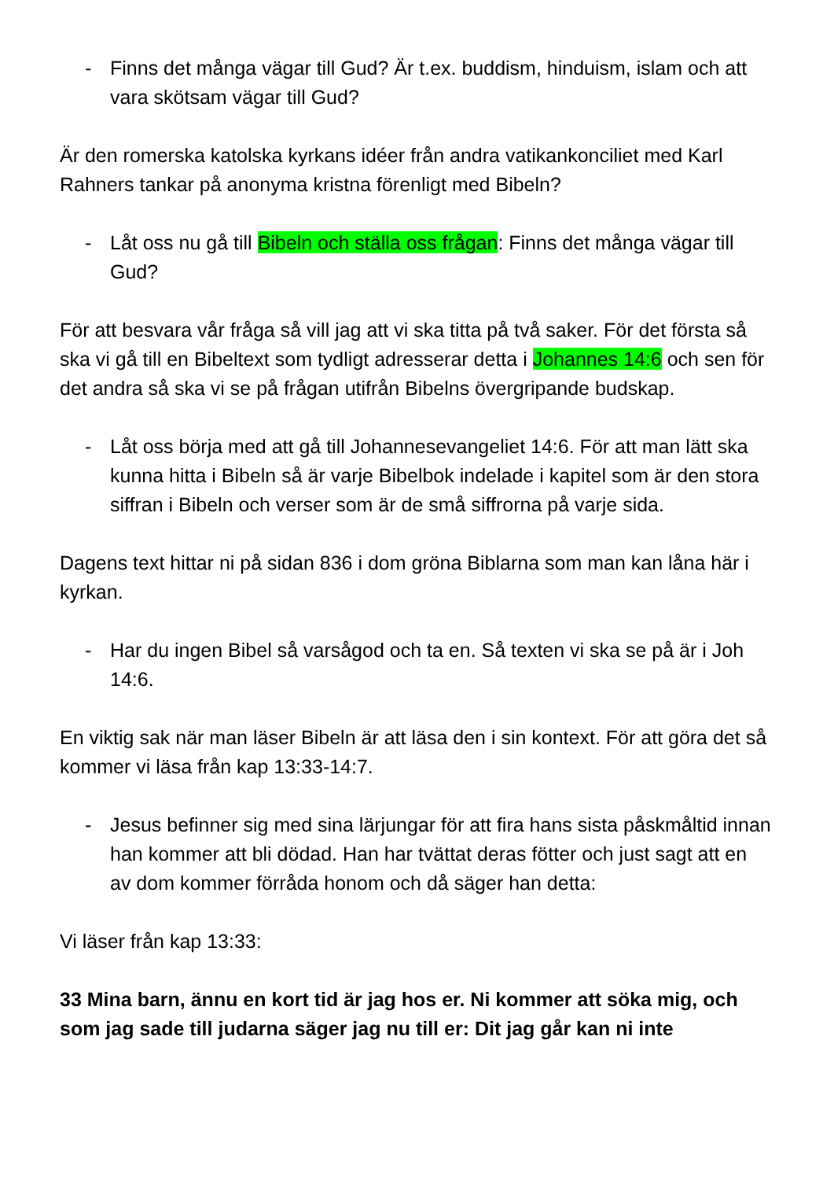- Finns det många vägar till Gud? Är t.ex. buddism, hinduism, islam och att vara skötsam vägar till Gud?
Är den romerska katolska kyrkans idéer från andra vatikankonciliet med Karl Rahners tankar på anonyma kristna förenligt med Bibeln?
- Låt oss nu gå till Bibeln och ställa oss frågan: Finns det många vägar till Gud?
För att besvara vår fråga så vill jag att vi ska titta på två saker. För det första så ska vi gå till en Bibeltext som tydligt adresserar detta i Johannes 14:6 och sen för det andra så ska vi se på frågan utifrån Bibelns övergripande budskap.
- Låt oss börja med att gå till Johannesevangeliet 14:6. För att man lätt ska kunna hitta i Bibeln så är varje Bibelbok indelade i kapitel som är den stora siffran i Bibeln och verser som är de små siffrorna på varje sida.
Dagens text hittar ni på sidan 836 i dom gröna Biblarna som man kan låna här i kyrkan.
- Har du ingen Bibel så varsågod och ta en. Så texten vi ska se på är i Joh 14:6.
En viktig sak när man läser Bibeln är att läsa den i sin kontext. För att göra det så kommer vi läsa från kap 13:33-14:7.
- Jesus befinner sig med sina lärjungar för att fira hans sista påskmåltid innan han kommer att bli dödad. Han har tvättat deras fötter och just sagt att en av dom kommer förråda honom och då säger han detta:
Vi läser från kap 13:33:
33 Mina barn, ännu en kort tid är jag hos er. Ni kommer att söka mig, och som jag sade till judarna säger jag nu till er: Dit jag går kan ni inte